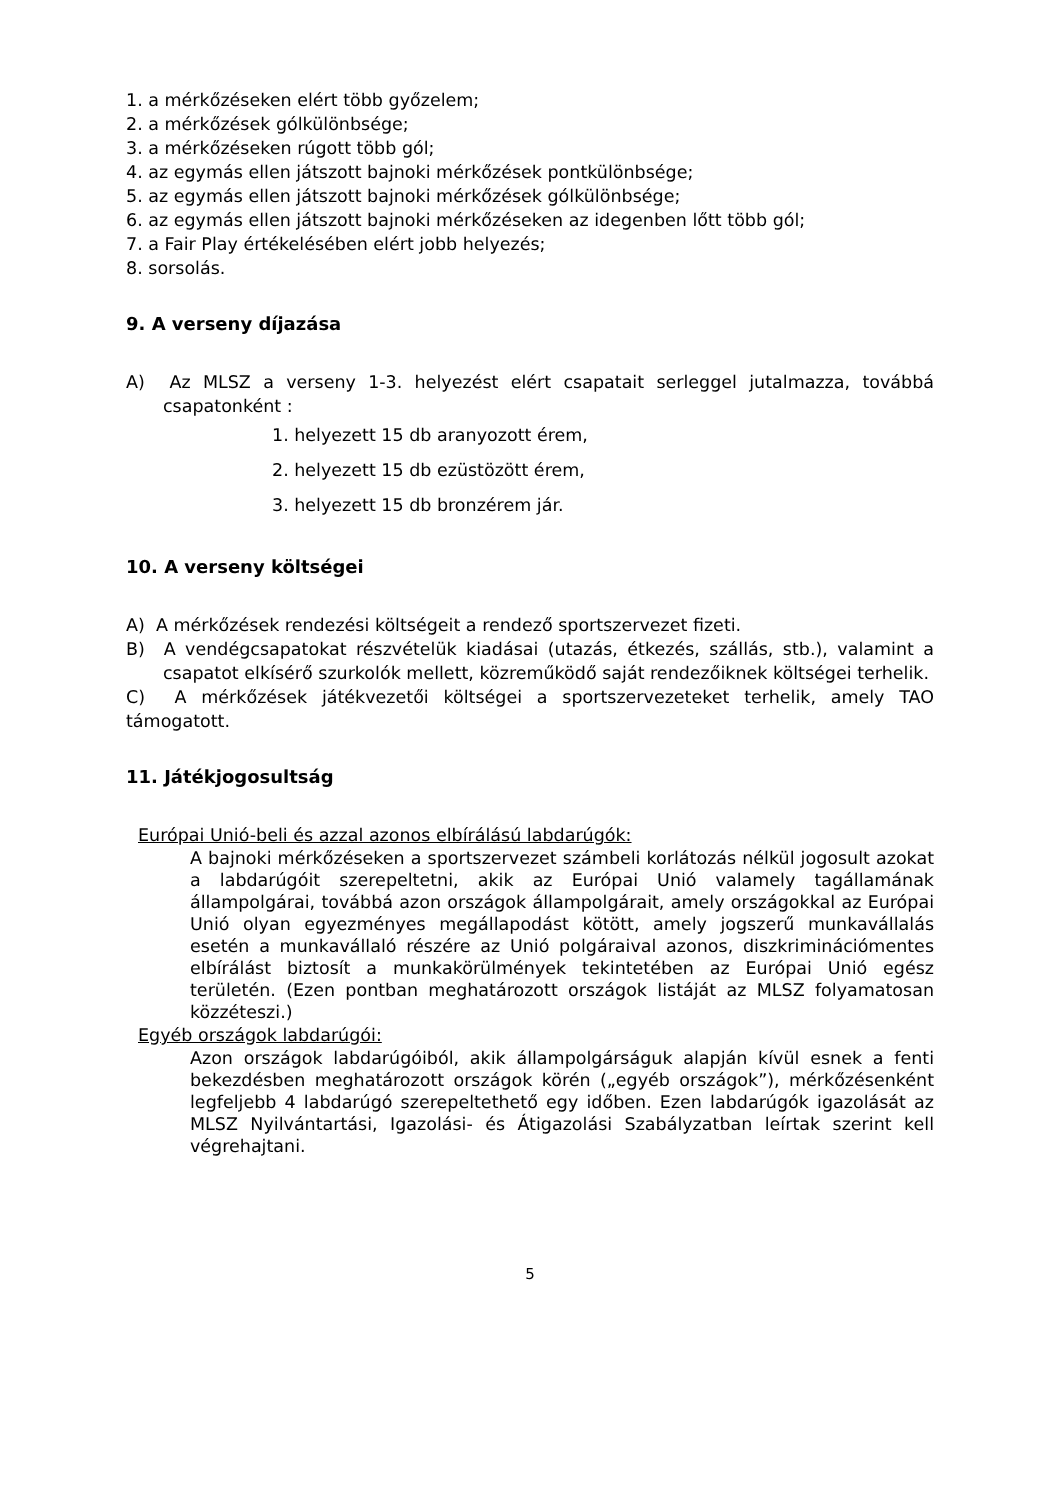1. a mérkőzéseken elért több győzelem;
2. a mérkőzések gólkülönbsége;
3. a mérkőzéseken rúgott több gól;
4. az egymás ellen játszott bajnoki mérkőzések pontkülönbsége;
5. az egymás ellen játszott bajnoki mérkőzések gólkülönbsége;
6. az egymás ellen játszott bajnoki mérkőzéseken az idegenben lőtt több gól;
7. a Fair Play értékelésében elért jobb helyezés;
8. sorsolás.
9. A verseny díjazása
A) Az MLSZ a verseny 1-3. helyezést elért csapatait serleggel jutalmazza, továbbá csapatonként :
1. helyezett 15 db aranyozott érem,
2. helyezett 15 db ezüstözött érem,
3. helyezett 15 db bronzérem jár.
10. A verseny költségei
A) A mérkőzések rendezési költségeit a rendező sportszervezet fizeti.
B) A vendégcsapatokat részvételük kiadásai (utazás, étkezés, szállás, stb.), valamint a csapatot elkísérő szurkolók mellett, közreműködő saját rendezőiknek költségei terhelik.
C) A mérkőzések játékvezetői költségei a sportszervezeteket terhelik, amely TAO támogatott.
11. Játékjogosultság
Európai Unió-beli és azzal azonos elbírálású labdarúgók:
A bajnoki mérkőzéseken a sportszervezet számbeli korlátozás nélkül jogosult azokat a labdarúgóit szerepeltetni, akik az Európai Unió valamely tagállamának állampolgárai, továbbá azon országok állampolgárait, amely országokkal az Európai Unió olyan egyezményes megállapodást kötött, amely jogszerű munkavállalás esetén a munkavállaló részére az Unió polgáraival azonos, diszkriminációmentes elbírálást biztosít a munkakörülmények tekintetében az Európai Unió egész területén. (Ezen pontban meghatározott országok listáját az MLSZ folyamatosan közzéteszi.)
Egyéb országok labdarúgói:
Azon országok labdarúgóiból, akik állampolgárságuk alapján kívül esnek a fenti bekezdésben meghatározott országok körén („egyéb országok”), mérkőzésenként legfeljebb 4 labdarúgó szerepeltethető egy időben. Ezen labdarúgók igazolását az MLSZ Nyilvántartási, Igazolási- és Átigazolási Szabályzatban leírtak szerint kell végrehajtani.
5